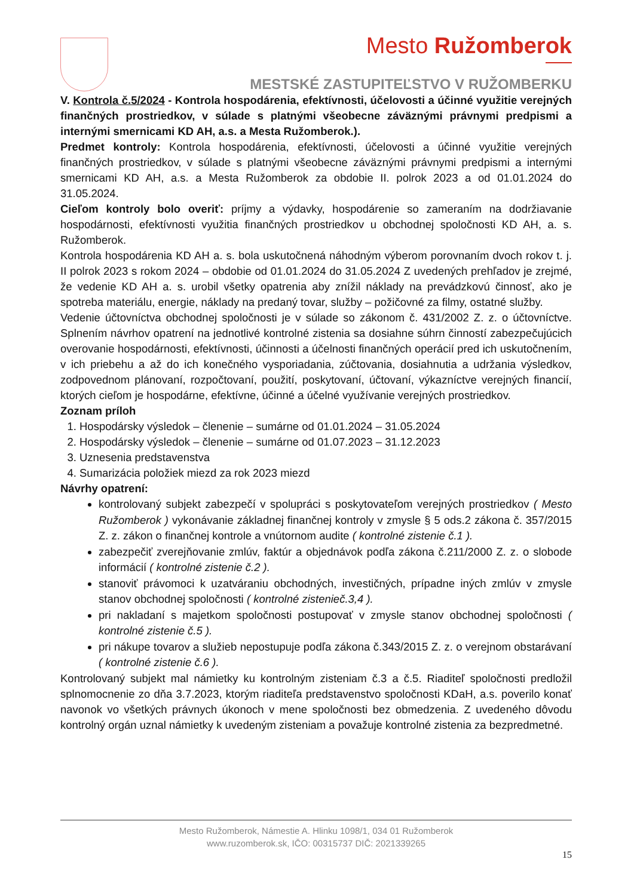Mesto Ružomberok
MESTSKÉ ZASTUPITEĽSTVO V RUŽOMBERKU
V. Kontrola č.5/2024 - Kontrola hospodárenia, efektívnosti, účelovosti a účinné využitie verejných finančných prostriedkov, v súlade s platnými všeobecne záväznými právnymi predpismi a internými smernicami KD AH, a.s. a Mesta Ružomberok.).
Predmet kontroly: Kontrola hospodárenia, efektívnosti, účelovosti a účinné využitie verejných finančných prostriedkov, v súlade s platnými všeobecne záväznými právnymi predpismi a internými smernicami KD AH, a.s. a Mesta Ružomberok za obdobie II. polrok 2023 a od 01.01.2024 do 31.05.2024.
Cieľom kontroly bolo overiť: príjmy a výdavky, hospodárenie so zameraním na dodržiavanie hospodárnosti, efektívnosti využitia finančných prostriedkov u obchodnej spoločnosti KD AH, a. s. Ružomberok.
Kontrola hospodárenia KD AH a. s. bola uskutočnená náhodným výberom porovnaním dvoch rokov t. j. II polrok 2023 s rokom 2024 – obdobie od 01.01.2024 do 31.05.2024 Z uvedených prehľadov je zrejmé, že vedenie KD AH a. s. urobil všetky opatrenia aby znížil náklady na prevádzkovú činnosť, ako je spotreba materiálu, energie, náklady na predaný tovar, služby – požičovné za filmy, ostatné služby.
Vedenie účtovníctva obchodnej spoločnosti je v súlade so zákonom č. 431/2002 Z. z. o účtovníctve. Splnením návrhov opatrení na jednotlivé kontrolné zistenia sa dosiahne súhrn činností zabezpečujúcich overovanie hospodárnosti, efektívnosti, účinnosti a účelnosti finančných operácií pred ich uskutočnením, v ich priebehu a až do ich konečného vysporiadania, zúčtovania, dosiahnutia a udržania výsledkov, zodpovednom plánovaní, rozpočtovaní, použití, poskytovaní, účtovaní, výkazníctve verejných financií, ktorých cieľom je hospodárne, efektívne, účinné a účelné využívanie verejných prostriedkov.
Zoznam príloh
1. Hospodársky výsledok – členenie – sumárne od 01.01.2024 – 31.05.2024
2. Hospodársky výsledok – členenie – sumárne od 01.07.2023 – 31.12.2023
3. Uznesenia predstavenstva
4. Sumarizácia položiek miezd za rok 2023 miezd
Návrhy opatrení:
kontrolovaný subjekt zabezpečí v spolupráci s poskytovateľom verejných prostriedkov ( Mesto Ružomberok ) vykonávanie základnej finančnej kontroly v zmysle § 5 ods.2 zákona č. 357/2015 Z. z. zákon o finančnej kontrole a vnútornom audite ( kontrolné zistenie č.1 ).
zabezpečiť zverejňovanie zmlúv, faktúr a objednávok podľa zákona č.211/2000 Z. z. o slobode informácií ( kontrolné zistenie č.2 ).
stanoviť právomoci k uzatváraniu obchodných, investičných, prípadne iných zmlúv v zmysle stanov obchodnej spoločnosti ( kontrolné zistenieč.3,4 ).
pri nakladaní s majetkom spoločnosti postupovať v zmysle stanov obchodnej spoločnosti ( kontrolné zistenie č.5 ).
pri nákupe tovarov a služieb nepostupuje podľa zákona č.343/2015 Z. z. o verejnom obstarávaní ( kontrolné zistenie č.6 ).
Kontrolovaný subjekt mal námietky ku kontrolným zisteniam č.3 a č.5. Riaditeľ spoločnosti predložil splnomocnenie zo dňa 3.7.2023, ktorým riaditeľa predstavenstvo spoločnosti KDaH, a.s. poverilo konať navonok vo všetkých právnych úkonoch v mene spoločnosti bez obmedzenia. Z uvedeného dôvodu kontrolný orgán uznal námietky k uvedeným zisteniam a považuje kontrolné zistenia za bezpredmetné.
Mesto Ružomberok, Námestie A. Hlinku 1098/1, 034 01 Ružomberok
www.ruzomberok.sk, IČO: 00315737 DIČ: 2021339265
15